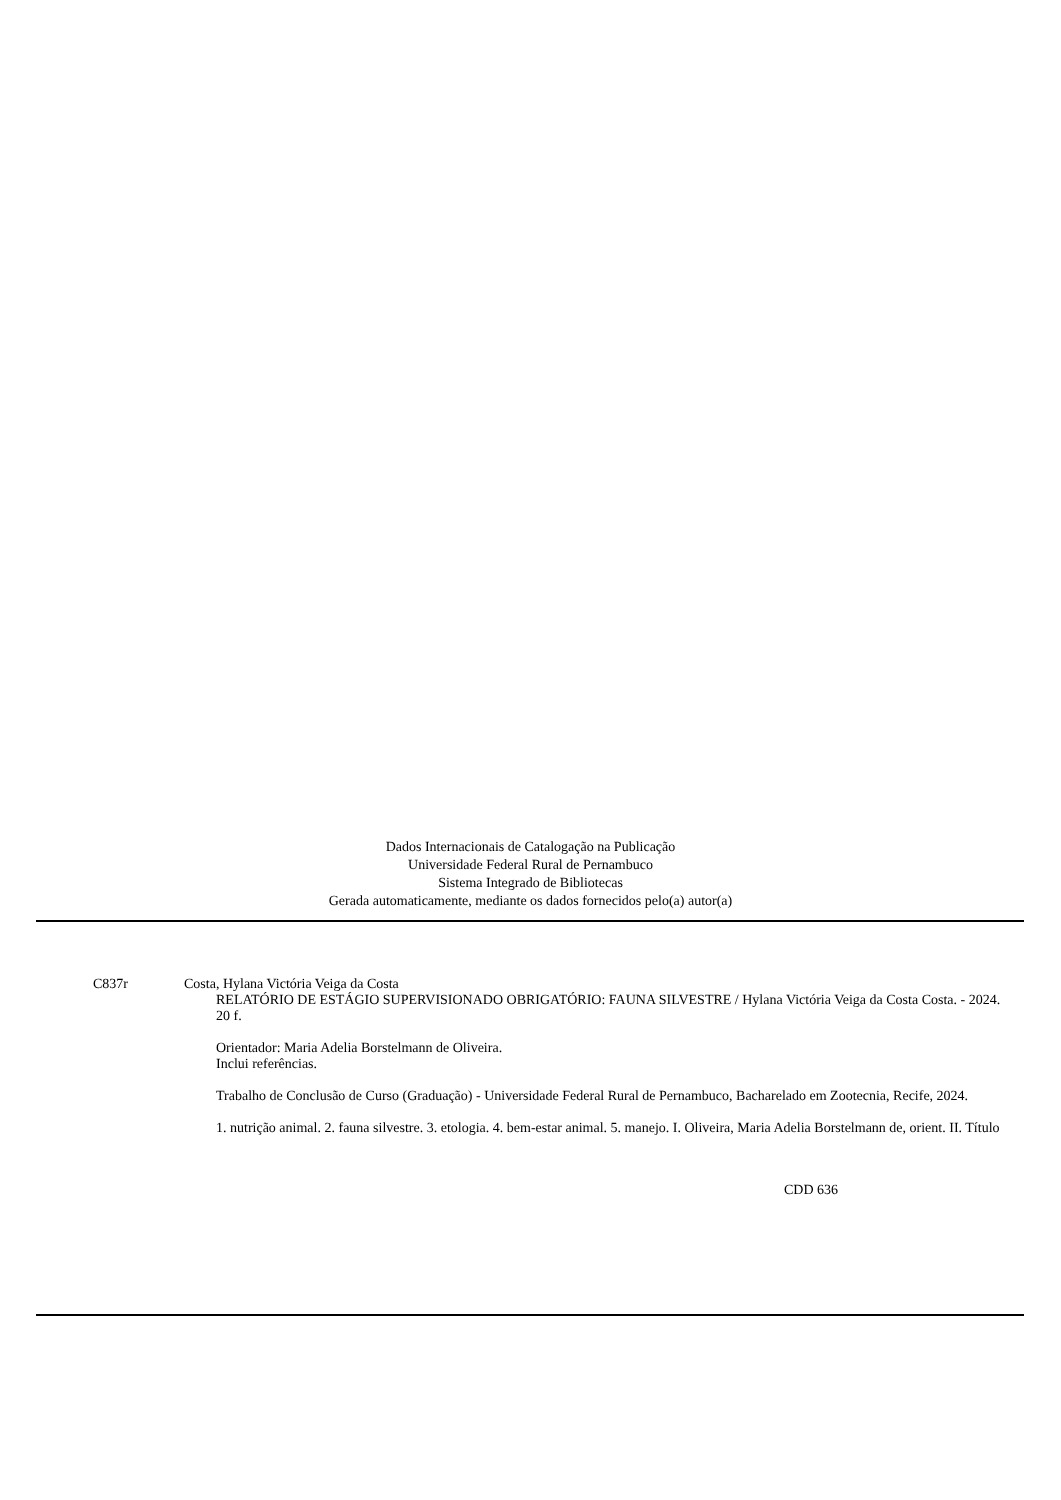Dados Internacionais de Catalogação na Publicação
Universidade Federal Rural de Pernambuco
Sistema Integrado de Bibliotecas
Gerada automaticamente, mediante os dados fornecidos pelo(a) autor(a)
C837r Costa, Hylana Victória Veiga da Costa
RELATÓRIO DE ESTÁGIO SUPERVISIONADO OBRIGATÓRIO: FAUNA SILVESTRE / Hylana Victória Veiga da Costa Costa. - 2024.
20 f.
Orientador: Maria Adelia Borstelmann de Oliveira.
Inclui referências.
Trabalho de Conclusão de Curso (Graduação) - Universidade Federal Rural de Pernambuco, Bacharelado em Zootecnia, Recife, 2024.
1. nutrição animal. 2. fauna silvestre. 3. etologia. 4. bem-estar animal. 5. manejo. I. Oliveira, Maria Adelia Borstelmann de, orient. II. Título
CDD 636